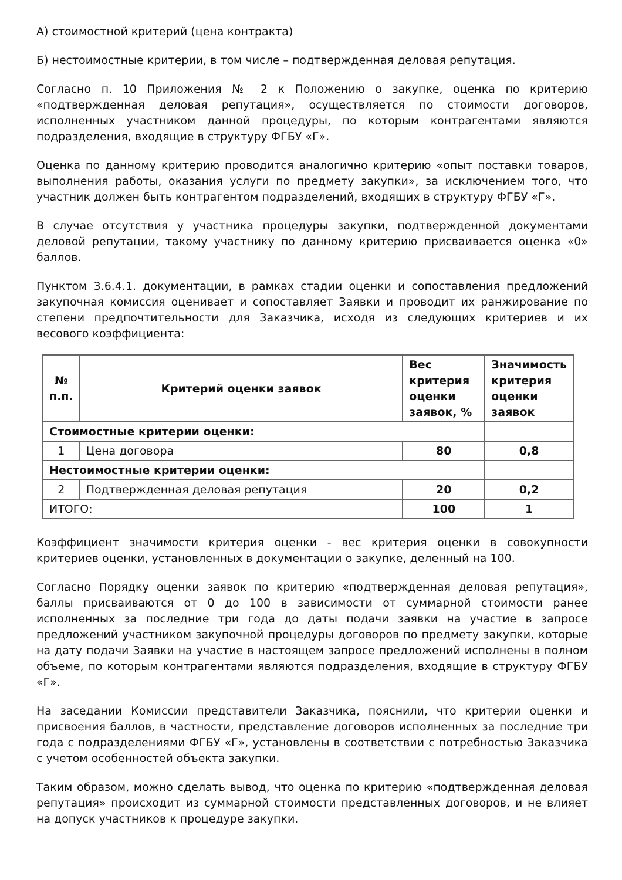А) стоимостной критерий (цена контракта)
Б) нестоимостные критерии, в том числе – подтвержденная деловая репутация.
Согласно п. 10 Приложения № 2 к Положению о закупке, оценка по критерию «подтвержденная деловая репутация», осуществляется по стоимости договоров, исполненных участником данной процедуры, по которым контрагентами являются подразделения, входящие в структуру ФГБУ «Г».
Оценка по данному критерию проводится аналогично критерию «опыт поставки товаров, выполнения работы, оказания услуги по предмету закупки», за исключением того, что участник должен быть контрагентом подразделений, входящих в структуру ФГБУ «Г».
В случае отсутствия у участника процедуры закупки, подтвержденной документами деловой репутации, такому участнику по данному критерию присваивается оценка «0» баллов.
Пунктом 3.6.4.1. документации, в рамках стадии оценки и сопоставления предложений закупочная комиссия оценивает и сопоставляет Заявки и проводит их ранжирование по степени предпочтительности для Заказчика, исходя из следующих критериев и их весового коэффициента:
| № п.п. | Критерий оценки заявок | Вес критерия оценки заявок, % | Значимость критерия оценки заявок |
| --- | --- | --- | --- |
| Стоимостные критерии оценки: | | | |
| 1 | Цена договора | 80 | 0,8 |
| Нестоимостные критерии оценки: | | | |
| 2 | Подтвержденная деловая репутация | 20 | 0,2 |
| ИТОГО: | | 100 | 1 |
Коэффициент значимости критерия оценки - вес критерия оценки в совокупности критериев оценки, установленных в документации о закупке, деленный на 100.
Согласно Порядку оценки заявок по критерию «подтвержденная деловая репутация», баллы присваиваются от 0 до 100 в зависимости от суммарной стоимости ранее исполненных за последние три года до даты подачи заявки на участие в запросе предложений участником закупочной процедуры договоров по предмету закупки, которые на дату подачи Заявки на участие в настоящем запросе предложений исполнены в полном объеме, по которым контрагентами являются подразделения, входящие в структуру ФГБУ «Г».
На заседании Комиссии представители Заказчика, пояснили, что критерии оценки и присвоения баллов, в частности, представление договоров исполненных за последние три года с подразделениями ФГБУ «Г», установлены в соответствии с потребностью Заказчика с учетом особенностей объекта закупки.
Таким образом, можно сделать вывод, что оценка по критерию «подтвержденная деловая репутация» происходит из суммарной стоимости представленных договоров, и не влияет на допуск участников к процедуре закупки.